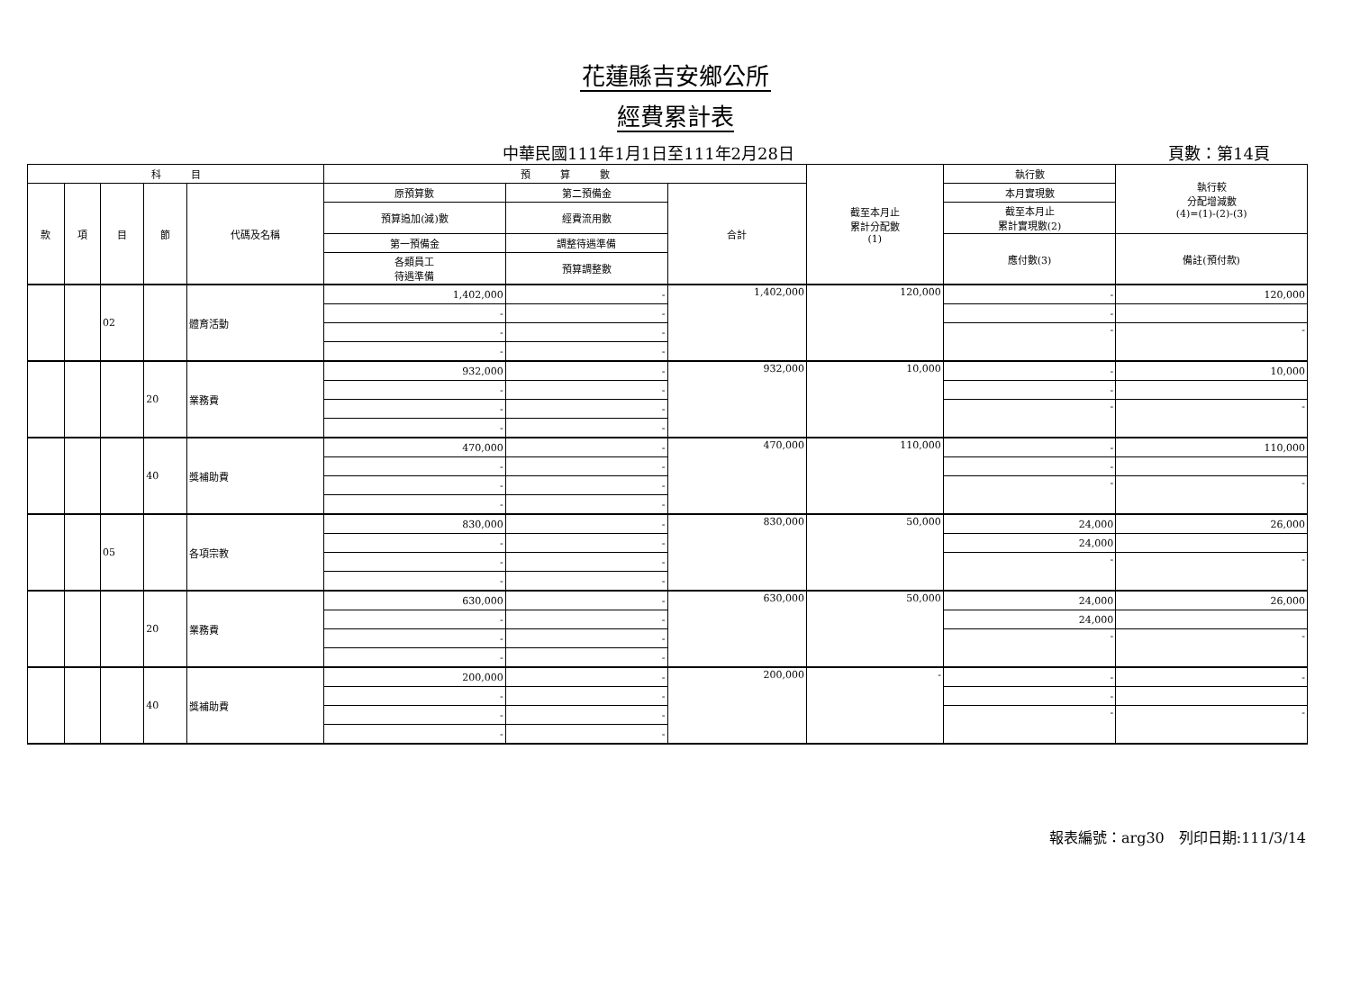花蓮縣吉安鄉公所
經費累計表
中華民國111年1月1日至111年2月28日 頁數：第14頁
| 科 目 | | | | | 預 算 數 | | | 截至本月止 累計分配數 (1) | 執行數 | 執行較 分配增減數 (4)=(1)-(2)-(3) |
| --- | --- | --- | --- | --- | --- | --- | --- | --- | --- | --- |
| 款 | 項 | 目 | 節 | 代碼及名稱 | 原預算數 | 第二預備金 | 合計 | | 本月實現數 | |
| | | | | | 預算追加(減)數 | 經費流用數 | | | 截至本月止 累計實現數(2) | |
| | | | | | 第一預備金 | 調整待遇準備 | | | 應付數(3) | 備註(預付款) |
| | | | | | 各類員工 待遇準備 | 預算調整數 | | | | |
| | | 02 | | 體育活動 | 1,402,000 | - | 1,402,000 | 120,000 | - | 120,000 |
| | | | | | - | - | | | - | |
| | | | | | - | - | | | - | - |
| | | | | | - | - | | | | |
| | | | 20 | 業務費 | 932,000 | - | 932,000 | 10,000 | - | 10,000 |
| | | | | | - | - | | | - | |
| | | | | | - | - | | | - | - |
| | | | | | - | - | | | | |
| | | | 40 | 獎補助費 | 470,000 | - | 470,000 | 110,000 | - | 110,000 |
| | | | | | - | - | | | - | |
| | | | | | - | - | | | - | - |
| | | | | | - | - | | | | |
| | | 05 | | 各項宗教 | 830,000 | - | 830,000 | 50,000 | 24,000 | 26,000 |
| | | | | | - | - | | | 24,000 | |
| | | | | | - | - | | | - | - |
| | | | | | - | - | | | | |
| | | | 20 | 業務費 | 630,000 | - | 630,000 | 50,000 | 24,000 | 26,000 |
| | | | | | - | - | | | 24,000 | |
| | | | | | - | - | | | - | - |
| | | | | | - | - | | | | |
| | | | 40 | 獎補助費 | 200,000 | - | 200,000 | - | - | - |
| | | | | | - | - | | | - | |
| | | | | | - | - | | | - | - |
| | | | | | - | - | | | | |
報表編號：arg30　列印日期:111/3/14